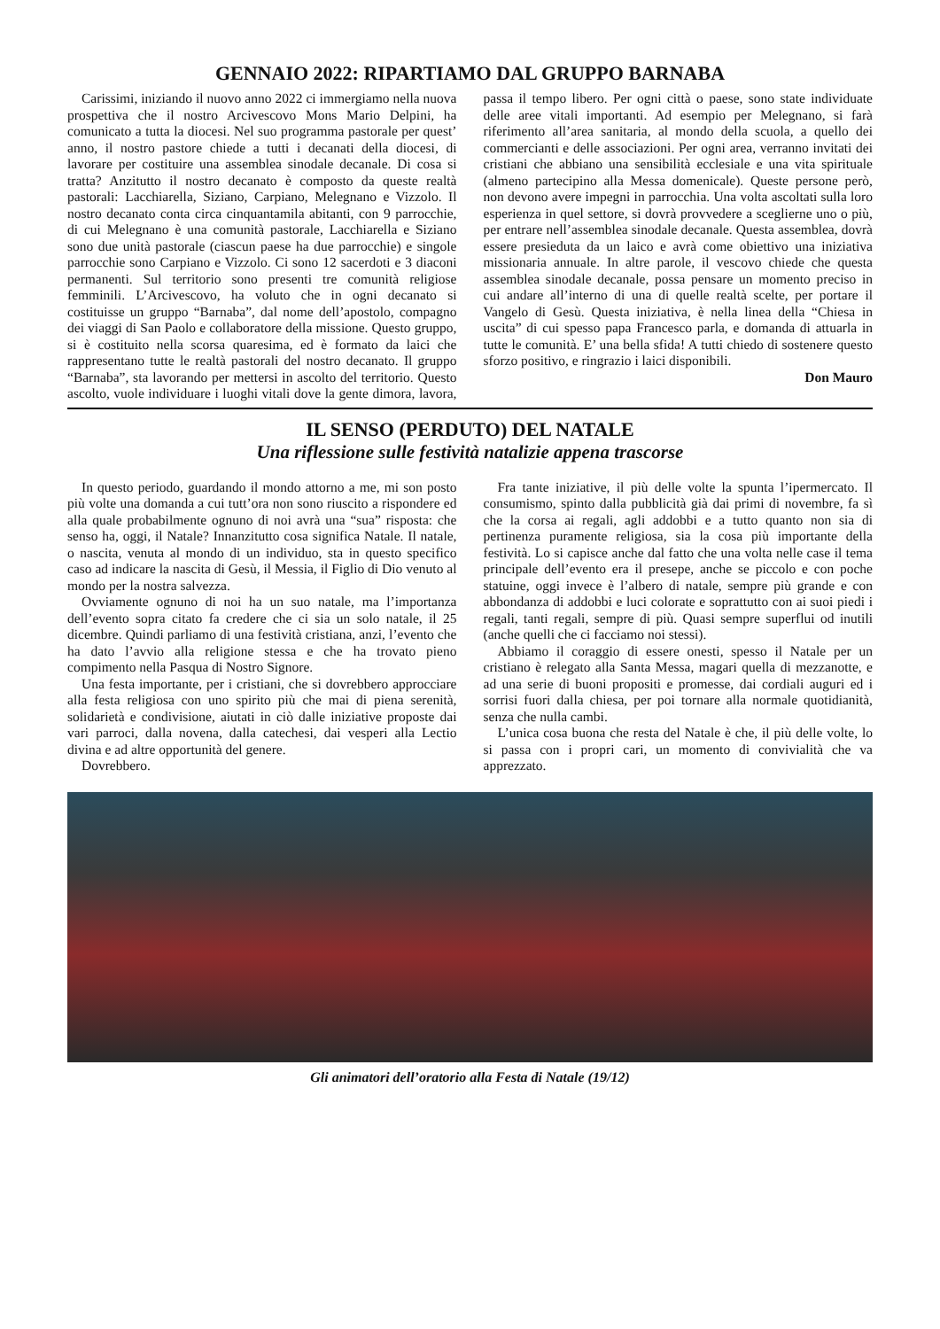GENNAIO 2022: RIPARTIAMO DAL GRUPPO BARNABA
Carissimi, iniziando il nuovo anno 2022 ci immergiamo nella nuova prospettiva che il nostro Arcivescovo Mons Mario Delpini, ha comunicato a tutta la diocesi. Nel suo programma pastorale per quest’ anno, il nostro pastore chiede a tutti i decanati della diocesi, di lavorare per costituire una assemblea sinodale decanale. Di cosa si tratta? Anzitutto il nostro decanato è composto da queste realtà pastorali: Lacchiarella, Siziano, Carpiano, Melegnano e Vizzolo. Il nostro decanato conta circa cinquantamila abitanti, con 9 parrocchie, di cui Melegnano è una comunità pastorale, Lacchiarella e Siziano sono due unità pastorale (ciascun paese ha due parrocchie) e singole parrocchie sono Carpiano e Vizzolo. Ci sono 12 sacerdoti e 3 diaconi permanenti. Sul territorio sono presenti tre comunità religiose femminili. L’Arcivescovo, ha voluto che in ogni decanato si costituisse un gruppo “Barnaba”, dal nome dell’apostolo, compagno dei viaggi di San Paolo e collaboratore della missione. Questo gruppo, si è costituito nella scorsa quaresima, ed è formato da laici che rappresentano tutte le realtà pastorali del nostro decanato. Il gruppo “Barnaba”, sta lavorando per mettersi in ascolto del territorio. Questo ascolto, vuole individuare i luoghi vitali dove la gente dimora, lavora, passa il tempo libero. Per ogni città o paese, sono state individuate delle aree vitali importanti. Ad esempio per Melegnano, si farà riferimento all’area sanitaria, al mondo della scuola, a quello dei commercianti e delle associazioni. Per ogni area, verranno invitati dei cristiani che abbiano una sensibilità ecclesiale e una vita spirituale (almeno partecipino alla Messa domenicale). Queste persone però, non devono avere impegni in parrocchia. Una volta ascoltati sulla loro esperienza in quel settore, si dovrà provvedere a sceglierne uno o più, per entrare nell’assemblea sinodale decanale. Questa assemblea, dovrà essere presieduta da un laico e avrà come obiettivo una iniziativa missionaria annuale. In altre parole, il vescovo chiede che questa assemblea sinodale decanale, possa pensare un momento preciso in cui andare all’interno di una di quelle realtà scelte, per portare il Vangelo di Gesù. Questa iniziativa, è nella linea della “Chiesa in uscita” di cui spesso papa Francesco parla, e domanda di attuarla in tutte le comunità. E’ una bella sfida! A tutti chiedo di sostenere questo sforzo positivo, e ringrazio i laici disponibili.
Don Mauro
IL SENSO (PERDUTO) DEL NATALE
Una riflessione sulle festività natalizie appena trascorse
In questo periodo, guardando il mondo attorno a me, mi son posto più volte una domanda a cui tutt’ora non sono riuscito a rispondere ed alla quale probabilmente ognuno di noi avrà una “sua” risposta: che senso ha, oggi, il Natale? Innanzitutto cosa significa Natale. Il natale, o nascita, venuta al mondo di un individuo, sta in questo specifico caso ad indicare la nascita di Gesù, il Messia, il Figlio di Dio venuto al mondo per la nostra salvezza.
Ovviamente ognuno di noi ha un suo natale, ma l’importanza dell’evento sopra citato fa credere che ci sia un solo natale, il 25 dicembre. Quindi parliamo di una festività cristiana, anzi, l’evento che ha dato l’avvio alla religione stessa e che ha trovato pieno compimento nella Pasqua di Nostro Signore.
Una festa importante, per i cristiani, che si dovrebbero approcciare alla festa religiosa con uno spirito più che mai di piena serenità, solidarietà e condivisione, aiutati in ciò dalle iniziative proposte dai vari parroci, dalla novena, dalla catechesi, dai vesperi alla Lectio divina e ad altre opportunità del genere.
Dovrebbero.
Fra tante iniziative, il più delle volte la spunta l’ipermercato. Il consumismo, spinto dalla pubblicità già dai primi di novembre, fa sì che la corsa ai regali, agli addobbi e a tutto quanto non sia di pertinenza puramente religiosa, sia la cosa più importante della festività. Lo si capisce anche dal fatto che una volta nelle case il tema principale dell’evento era il presepe, anche se piccolo e con poche statuine, oggi invece è l’albero di natale, sempre più grande e con abbondanza di addobbi e luci colorate e soprattutto con ai suoi piedi i regali, tanti regali, sempre di più. Quasi sempre superflui od inutili (anche quelli che ci facciamo noi stessi).
Abbiamo il coraggio di essere onesti, spesso il Natale per un cristiano è relegato alla Santa Messa, magari quella di mezzanotte, e ad una serie di buoni propositi e promesse, dai cordiali auguri ed i sorrisi fuori dalla chiesa, per poi tornare alla normale quotidianità, senza che nulla cambi.
L’unica cosa buona che resta del Natale è che, il più delle volte, lo si passa con i propri cari, un momento di convivialità che va apprezzato.
Gli animatori dell’oratorio alla Festa di Natale (19/12)